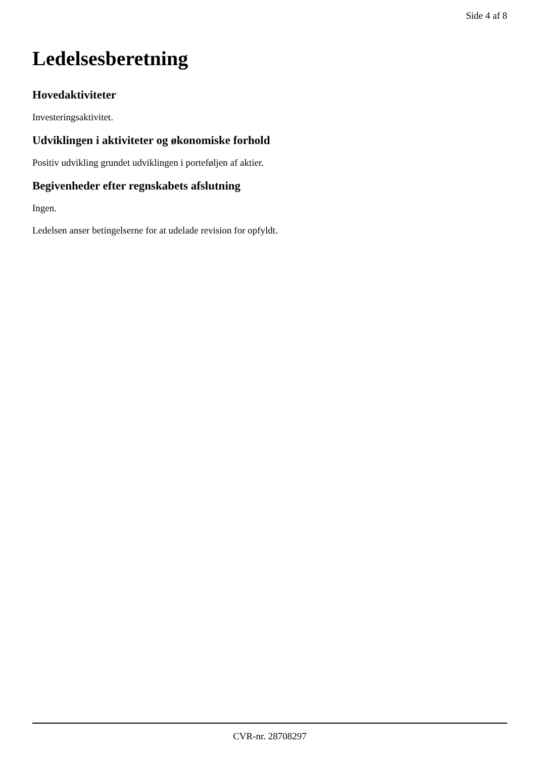Side 4 af 8
Ledelsesberetning
Hovedaktiviteter
Investeringsaktivitet.
Udviklingen i aktiviteter og økonomiske forhold
Positiv udvikling grundet udviklingen i porteføljen af aktier.
Begivenheder efter regnskabets afslutning
Ingen.
Ledelsen anser betingelserne for at udelade revision for opfyldt.
CVR-nr. 28708297